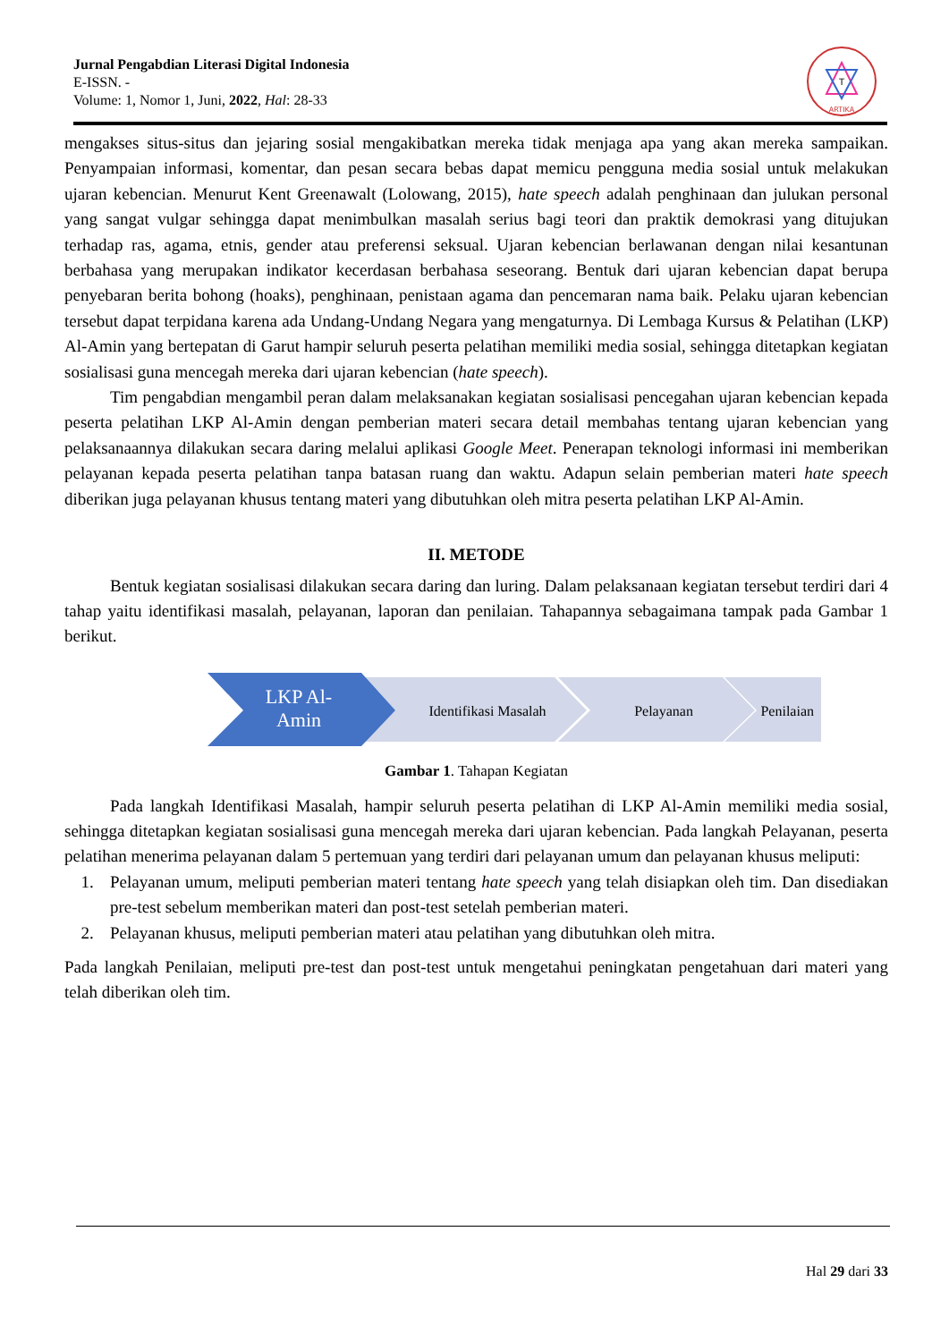Jurnal Pengabdian Literasi Digital Indonesia
E-ISSN. -
Volume: 1, Nomor 1, Juni, 2022, Hal: 28-33
ARTIKA
T
mengakses situs-situs dan jejaring sosial mengakibatkan mereka tidak menjaga apa yang akan mereka sampaikan. Penyampaian informasi, komentar, dan pesan secara bebas dapat memicu pengguna media sosial untuk melakukan ujaran kebencian. Menurut Kent Greenawalt (Lolowang, 2015), hate speech adalah penghinaan dan julukan personal yang sangat vulgar sehingga dapat menimbulkan masalah serius bagi teori dan praktik demokrasi yang ditujukan terhadap ras, agama, etnis, gender atau preferensi seksual. Ujaran kebencian berlawanan dengan nilai kesantunan berbahasa yang merupakan indikator kecerdasan berbahasa seseorang. Bentuk dari ujaran kebencian dapat berupa penyebaran berita bohong (hoaks), penghinaan, penistaan agama dan pencemaran nama baik. Pelaku ujaran kebencian tersebut dapat terpidana karena ada Undang-Undang Negara yang mengaturnya. Di Lembaga Kursus & Pelatihan (LKP) Al-Amin yang bertepatan di Garut hampir seluruh peserta pelatihan memiliki media sosial, sehingga ditetapkan kegiatan sosialisasi guna mencegah mereka dari ujaran kebencian (hate speech).
Tim pengabdian mengambil peran dalam melaksanakan kegiatan sosialisasi pencegahan ujaran kebencian kepada peserta pelatihan LKP Al-Amin dengan pemberian materi secara detail membahas tentang ujaran kebencian yang pelaksanaannya dilakukan secara daring melalui aplikasi Google Meet. Penerapan teknologi informasi ini memberikan pelayanan kepada peserta pelatihan tanpa batasan ruang dan waktu. Adapun selain pemberian materi hate speech diberikan juga pelayanan khusus tentang materi yang dibutuhkan oleh mitra peserta pelatihan LKP Al-Amin.
II. METODE
Bentuk kegiatan sosialisasi dilakukan secara daring dan luring. Dalam pelaksanaan kegiatan tersebut terdiri dari 4 tahap yaitu identifikasi masalah, pelayanan, laporan dan penilaian. Tahapannya sebagaimana tampak pada Gambar 1 berikut.
LKP Al-
Amin
Identifikasi Masalah
Pelayanan
Penilaian
Gambar 1. Tahapan Kegiatan
Pada langkah Identifikasi Masalah, hampir seluruh peserta pelatihan di LKP Al-Amin memiliki media sosial, sehingga ditetapkan kegiatan sosialisasi guna mencegah mereka dari ujaran kebencian. Pada langkah Pelayanan, peserta pelatihan menerima pelayanan dalam 5 pertemuan yang terdiri dari pelayanan umum dan pelayanan khusus meliputi:
1. Pelayanan umum, meliputi pemberian materi tentang hate speech yang telah disiapkan oleh tim. Dan disediakan pre-test sebelum memberikan materi dan post-test setelah pemberian materi.
2. Pelayanan khusus, meliputi pemberian materi atau pelatihan yang dibutuhkan oleh mitra.
Pada langkah Penilaian, meliputi pre-test dan post-test untuk mengetahui peningkatan pengetahuan dari materi yang telah diberikan oleh tim.
Hal 29 dari 33